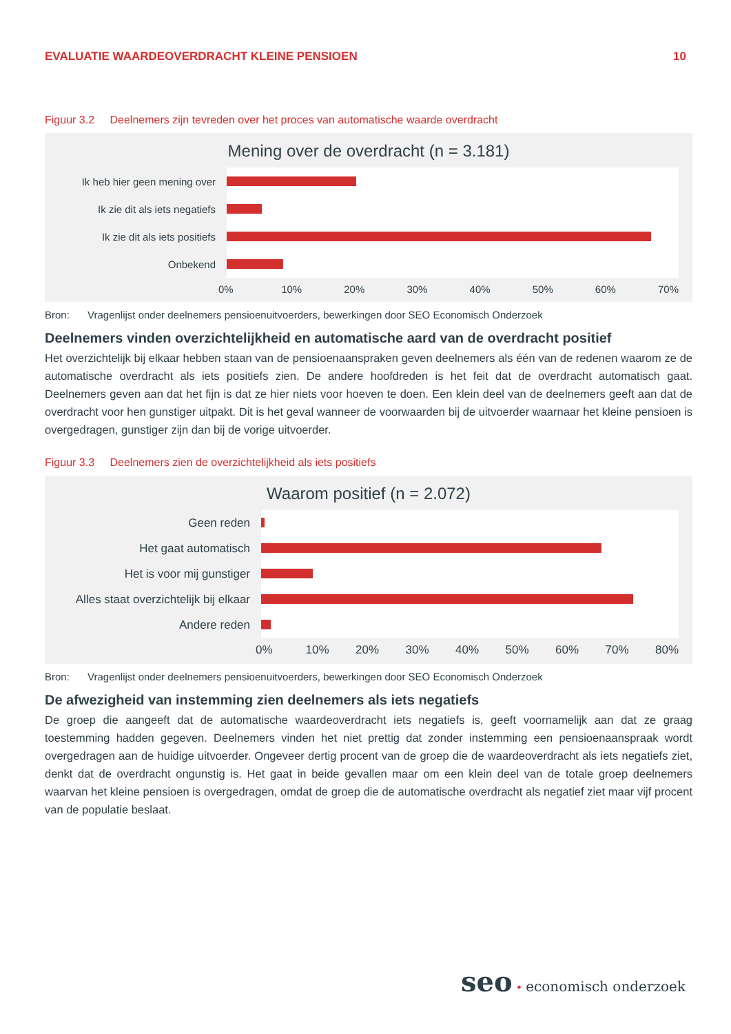EVALUATIE WAARDEOVERDRACHT KLEINE PENSIOEN
10
Figuur 3.2 Deelnemers zijn tevreden over het proces van automatische waarde overdracht
Mening over de overdracht (n = 3.181)
Ik heb hier geen mening over
Ik zie dit als iets negatiefs
Ik zie dit als iets positiefs
Onbekend
0% 10% 20% 30% 40% 50% 60% 70%
Bron: Vragenlijst onder deelnemers pensioenuitvoerders, bewerkingen door SEO Economisch Onderzoek
Deelnemers vinden overzichtelijkheid en automatische aard van de overdracht positief
Het overzichtelijk bij elkaar hebben staan van de pensioenaanspraken geven deelnemers als één van de redenen waarom ze de automatische overdracht als iets positiefs zien. De andere hoofdreden is het feit dat de overdracht automatisch gaat. Deelnemers geven aan dat het fijn is dat ze hier niets voor hoeven te doen. Een klein deel van de deelnemers geeft aan dat de overdracht voor hen gunstiger uitpakt. Dit is het geval wanneer de voorwaarden bij de uitvoerder waarnaar het kleine pensioen is overgedragen, gunstiger zijn dan bij de vorige uitvoerder.
Figuur 3.3 Deelnemers zien de overzichtelijkheid als iets positiefs
Waarom positief (n = 2.072)
Geen reden
Het gaat automatisch
Het is voor mij gunstiger
Alles staat overzichtelijk bij elkaar
Andere reden
0% 10% 20% 30% 40% 50% 60% 70% 80%
Bron: Vragenlijst onder deelnemers pensioenuitvoerders, bewerkingen door SEO Economisch Onderzoek
De afwezigheid van instemming zien deelnemers als iets negatiefs
De groep die aangeeft dat de automatische waardeoverdracht iets negatiefs is, geeft voornamelijk aan dat ze graag toestemming hadden gegeven. Deelnemers vinden het niet prettig dat zonder instemming een pensioenaanspraak wordt overgedragen aan de huidige uitvoerder. Ongeveer dertig procent van de groep die de waardeoverdracht als iets negatiefs ziet, denkt dat de overdracht ongunstig is. Het gaat in beide gevallen maar om een klein deel van de totale groep deelnemers waarvan het kleine pensioen is overgedragen, omdat de groep die de automatische overdracht als negatief ziet maar vijf procent van de populatie beslaat.
seo • economisch onderzoek